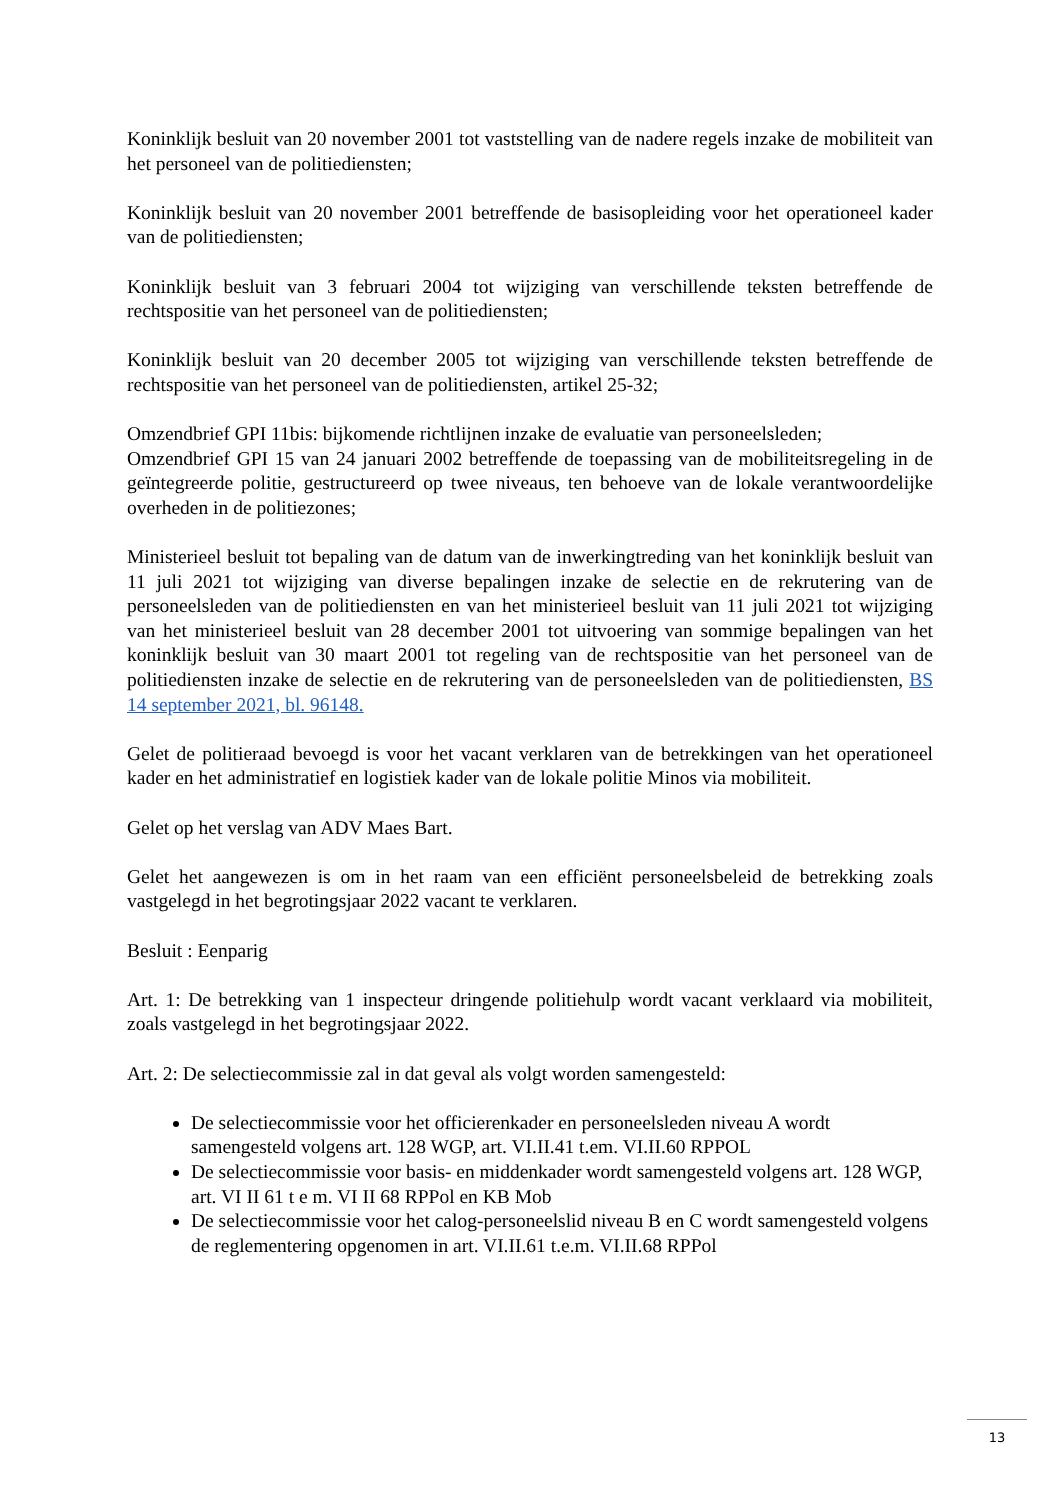Koninklijk besluit van 20 november 2001 tot vaststelling van de nadere regels inzake de mobiliteit van het personeel van de politiediensten;
Koninklijk besluit van 20 november 2001 betreffende de basisopleiding voor het operationeel kader van de politiediensten;
Koninklijk besluit van 3 februari 2004 tot wijziging van verschillende teksten betreffende de rechtspositie van het personeel van de politiediensten;
Koninklijk besluit van 20 december 2005 tot wijziging van verschillende teksten betreffende de rechtspositie van het personeel van de politiediensten, artikel 25-32;
Omzendbrief GPI 11bis: bijkomende richtlijnen inzake de evaluatie van personeelsleden;
Omzendbrief GPI 15 van 24 januari 2002 betreffende de toepassing van de mobiliteitsregeling in de geïntegreerde politie, gestructureerd op twee niveaus, ten behoeve van de lokale verantwoordelijke overheden in de politiezones;
Ministerieel besluit tot bepaling van de datum van de inwerkingtreding van het koninklijk besluit van 11 juli 2021 tot wijziging van diverse bepalingen inzake de selectie en de rekrutering van de personeelsleden van de politiediensten en van het ministerieel besluit van 11 juli 2021 tot wijziging van het ministerieel besluit van 28 december 2001 tot uitvoering van sommige bepalingen van het koninklijk besluit van 30 maart 2001 tot regeling van de rechtspositie van het personeel van de politiediensten inzake de selectie en de rekrutering van de personeelsleden van de politiediensten, BS 14 september 2021, bl. 96148.
Gelet de politieraad bevoegd is voor het vacant verklaren van de betrekkingen van het operationeel kader en het administratief en logistiek kader van de lokale politie Minos via mobiliteit.
Gelet op het verslag van ADV Maes Bart.
Gelet het aangewezen is om in het raam van een efficiënt personeelsbeleid de betrekking zoals vastgelegd in het begrotingsjaar 2022 vacant te verklaren.
Besluit : Eenparig
Art. 1: De betrekking van 1 inspecteur dringende politiehulp wordt vacant verklaard via mobiliteit, zoals vastgelegd in het begrotingsjaar 2022.
Art. 2: De selectiecommissie zal in dat geval als volgt worden samengesteld:
De selectiecommissie voor het officierenkader en personeelsleden niveau A wordt samengesteld volgens art. 128 WGP, art. VI.II.41 t.em. VI.II.60 RPPOL
De selectiecommissie voor basis- en middenkader wordt samengesteld volgens art. 128 WGP, art. VI II 61 t e m. VI II 68 RPPol en KB Mob
De selectiecommissie voor het calog-personeelslid niveau B en C wordt samengesteld volgens de reglementering opgenomen in art. VI.II.61 t.e.m. VI.II.68 RPPol
13